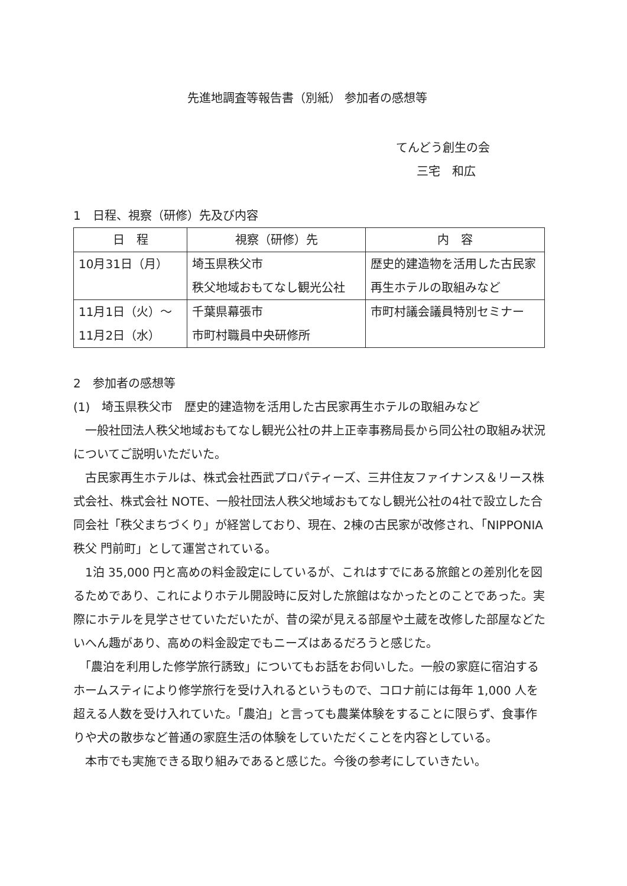先進地調査等報告書（別紙） 参加者の感想等
てんどう創生の会
三宅　和広
1　日程、視察（研修）先及び内容
| 日 程 | 視察（研修）先 | 内 容 |
| --- | --- | --- |
| 10月31日（月） | 埼玉県秩父市 秩父地域おもてなし観光公社 | 歴史的建造物を活用した古民家再生ホテルの取組みなど |
| 11月1日（火）～ 11月2日（水） | 千葉県幕張市 市町村職員中央研修所 | 市町村議会議員特別セミナー |
2　参加者の感想等
(1)　埼玉県秩父市　歴史的建造物を活用した古民家再生ホテルの取組みなど
　一般社団法人秩父地域おもてなし観光公社の井上正幸事務局長から同公社の取組み状況についてご説明いただいた。
　古民家再生ホテルは、株式会社西武プロパティーズ、三井住友ファイナンス＆リース株式会社、株式会社 NOTE、一般社団法人秩父地域おもてなし観光公社の4社で設立した合同会社「秩父まちづくり」が経営しており、現在、2棟の古民家が改修され、「NIPPONIA 秩父 門前町」として運営されている。
　1泊 35,000 円と高めの料金設定にしているが、これはすでにある旅館との差別化を図るためであり、これによりホテル開設時に反対した旅館はなかったとのことであった。実際にホテルを見学させていただいたが、昔の梁が見える部屋や土蔵を改修した部屋などたいへん趣があり、高めの料金設定でもニーズはあるだろうと感じた。
　「農泊を利用した修学旅行誘致」についてもお話をお伺いした。一般の家庭に宿泊するホームスティにより修学旅行を受け入れるというもので、コロナ前には毎年 1,000 人を超える人数を受け入れていた。「農泊」と言っても農業体験をすることに限らず、食事作りや犬の散歩など普通の家庭生活の体験をしていただくことを内容としている。
　本市でも実施できる取り組みであると感じた。今後の参考にしていきたい。